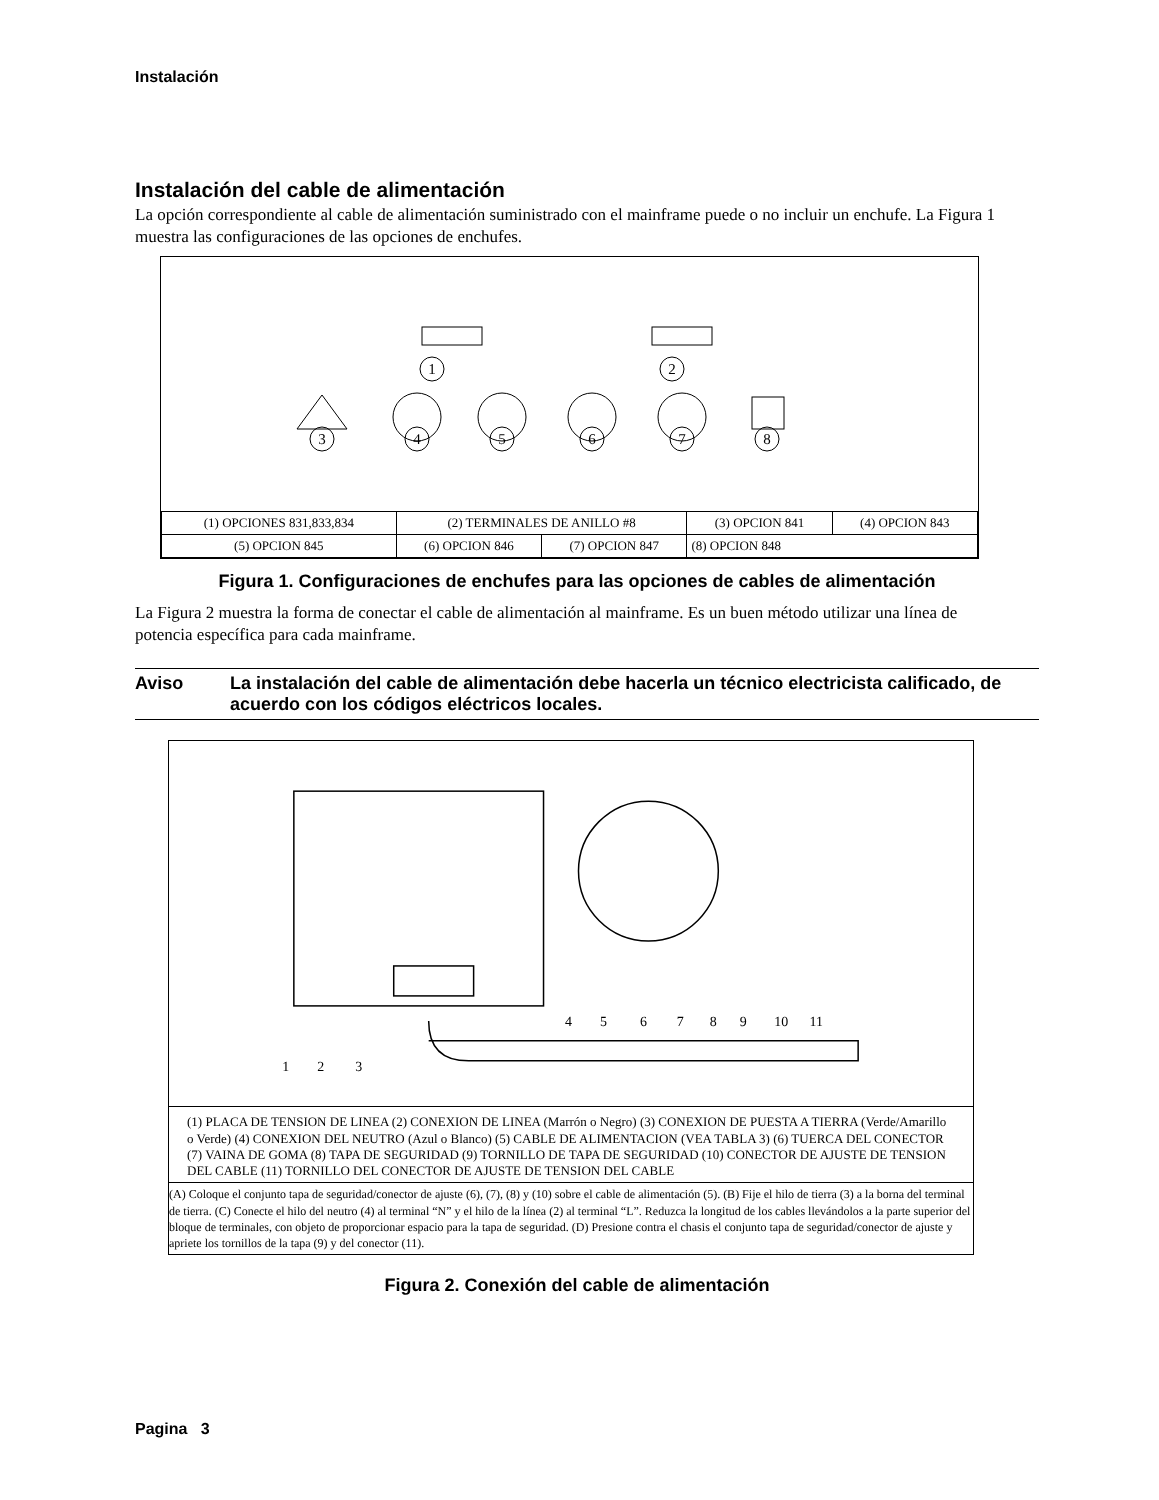Instalación
Instalación del cable de alimentación
La opción correspondiente al cable de alimentación suministrado con el mainframe puede o no incluir un enchufe. La Figura 1 muestra las configuraciones de las opciones de enchufes.
1
2
3
4
5
6
7
8
| (1) OPCIONES 831,833,834 | (2) TERMINALES DE ANILLO #8 | | (3) OPCION 841 | (4) OPCION 843 |
| (5) OPCION 845 | (6) OPCION 846 | (7) OPCION 847 | (8) OPCION 848 | |
Figura 1. Configuraciones de enchufes para las opciones de cables de alimentación
La Figura 2 muestra la forma de conectar el cable de alimentación al mainframe. Es un buen método utilizar una línea de potencia específica para cada mainframe.
Aviso La instalación del cable de alimentación debe hacerla un técnico electricista calificado, de acuerdo con los códigos eléctricos locales.
1
2
3
4
5
6
7
8
9
10
11
(1) PLACA DE TENSION DE LINEA (2) CONEXION DE LINEA (Marrón o Negro) (3) CONEXION DE PUESTA A TIERRA (Verde/Amarillo o Verde) (4) CONEXION DEL NEUTRO (Azul o Blanco) (5) CABLE DE ALIMENTACION (VEA TABLA 3) (6) TUERCA DEL CONECTOR (7) VAINA DE GOMA (8) TAPA DE SEGURIDAD (9) TORNILLO DE TAPA DE SEGURIDAD (10) CONECTOR DE AJUSTE DE TENSION DEL CABLE (11) TORNILLO DEL CONECTOR DE AJUSTE DE TENSION DEL CABLE
(A) Coloque el conjunto tapa de seguridad/conector de ajuste (6), (7), (8) y (10) sobre el cable de alimentación (5). (B) Fije el hilo de tierra (3) a la borna del terminal de tierra. (C) Conecte el hilo del neutro (4) al terminal “N” y el hilo de la línea (2) al terminal “L”. Reduzca la longitud de los cables llevándolos a la parte superior del bloque de terminales, con objeto de proporcionar espacio para la tapa de seguridad. (D) Presione contra el chasis el conjunto tapa de seguridad/conector de ajuste y apriete los tornillos de la tapa (9) y del conector (11).
Figura 2. Conexión del cable de alimentación
Pagina 3